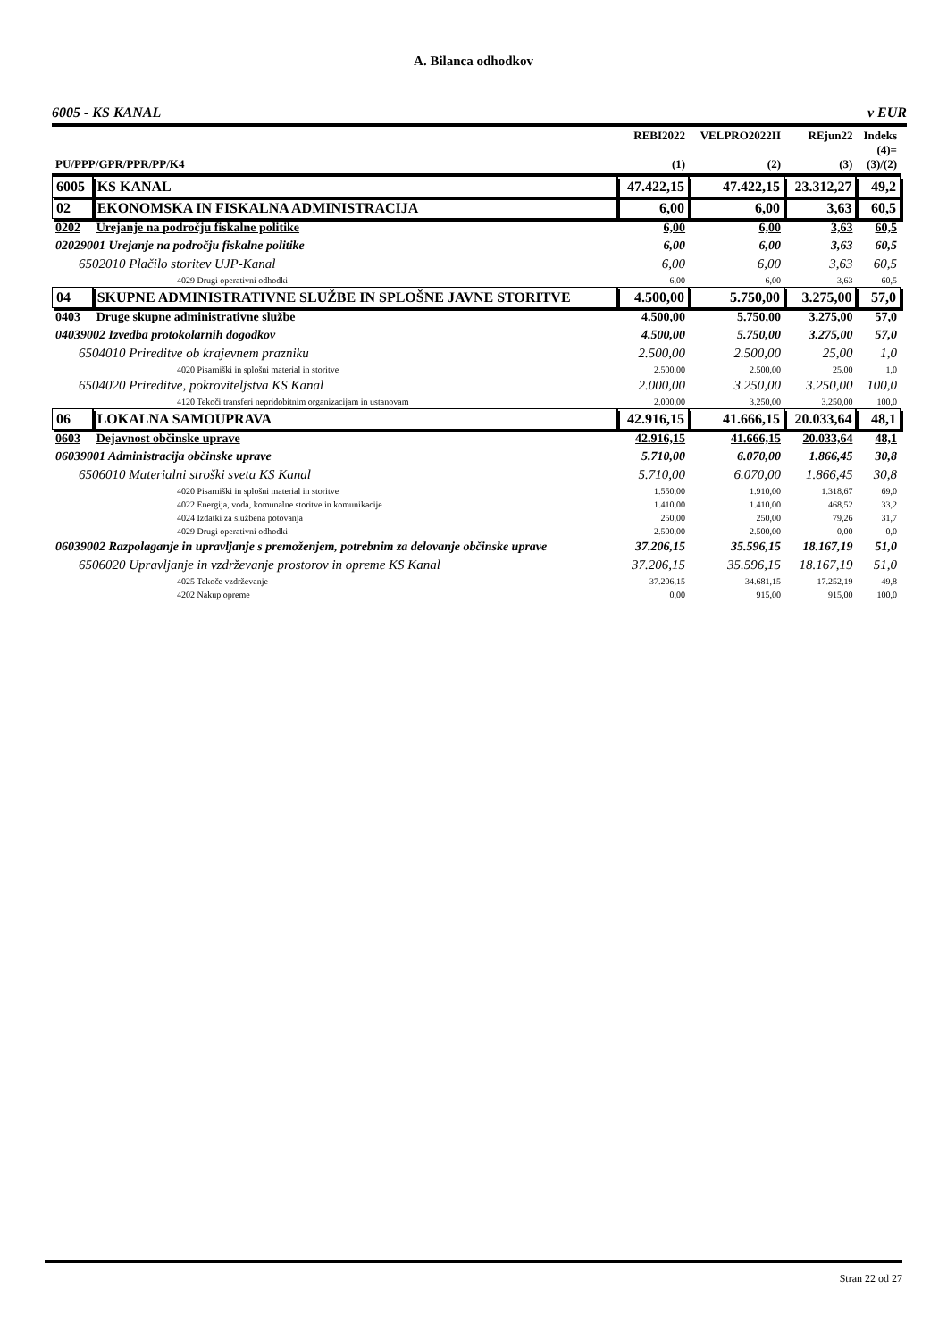A. Bilanca odhodkov
6005 - KS KANAL v EUR
| PU/PPP/GPR/PPR/PP/K4 | | REBI2022 (1) | VELPRO2022II (2) | REjun22 (3) | Indeks (4)= (3)/(2) |
| --- | --- | --- | --- | --- | --- |
| 6005 | KS KANAL | 47.422,15 | 47.422,15 | 23.312,27 | 49,2 |
| 02 | EKONOMSKA IN FISKALNA ADMINISTRACIJA | 6,00 | 6,00 | 3,63 | 60,5 |
| 0202 | Urejanje na področju fiskalne politike | 6,00 | 6,00 | 3,63 | 60,5 |
| 02029001 Urejanje na področju fiskalne politike | | 6,00 | 6,00 | 3,63 | 60,5 |
| 6502010 Plačilo storitev UJP-Kanal | | 6,00 | 6,00 | 3,63 | 60,5 |
| 4029 Drugi operativni odhodki | | 6,00 | 6,00 | 3,63 | 60,5 |
| 04 | SKUPNE ADMINISTRATIVNE SLUŽBE IN SPLOŠNE JAVNE STORITVE | 4.500,00 | 5.750,00 | 3.275,00 | 57,0 |
| 0403 | Druge skupne administrativne službe | 4.500,00 | 5.750,00 | 3.275,00 | 57,0 |
| 04039002 Izvedba protokolarnih dogodkov | | 4.500,00 | 5.750,00 | 3.275,00 | 57,0 |
| 6504010 Prireditve ob krajevnem prazniku | | 2.500,00 | 2.500,00 | 25,00 | 1,0 |
| 4020 Pisarniški in splošni material in storitve | | 2.500,00 | 2.500,00 | 25,00 | 1,0 |
| 6504020 Prireditve, pokroviteljstva KS Kanal | | 2.000,00 | 3.250,00 | 3.250,00 | 100,0 |
| 4120 Tekoči transferi nepridobitnim organizacijam in ustanovam | | 2.000,00 | 3.250,00 | 3.250,00 | 100,0 |
| 06 | LOKALNA SAMOUPRAVA | 42.916,15 | 41.666,15 | 20.033,64 | 48,1 |
| 0603 | Dejavnost občinske uprave | 42.916,15 | 41.666,15 | 20.033,64 | 48,1 |
| 06039001 Administracija občinske uprave | | 5.710,00 | 6.070,00 | 1.866,45 | 30,8 |
| 6506010 Materialni stroški sveta KS Kanal | | 5.710,00 | 6.070,00 | 1.866,45 | 30,8 |
| 4020 Pisarniški in splošni material in storitve | | 1.550,00 | 1.910,00 | 1.318,67 | 69,0 |
| 4022 Energija, voda, komunalne storitve in komunikacije | | 1.410,00 | 1.410,00 | 468,52 | 33,2 |
| 4024 Izdatki za službena potovanja | | 250,00 | 250,00 | 79,26 | 31,7 |
| 4029 Drugi operativni odhodki | | 2.500,00 | 2.500,00 | 0,00 | 0,0 |
| 06039002 Razpolaganje in upravljanje s premoženjem, potrebnim za delovanje občinske uprave | | 37.206,15 | 35.596,15 | 18.167,19 | 51,0 |
| 6506020 Upravljanje in vzdrževanje prostorov in opreme KS Kanal | | 37.206,15 | 35.596,15 | 18.167,19 | 51,0 |
| 4025 Tekoče vzdrževanje | | 37.206,15 | 34.681,15 | 17.252,19 | 49,8 |
| 4202 Nakup opreme | | 0,00 | 915,00 | 915,00 | 100,0 |
Stran 22 od 27